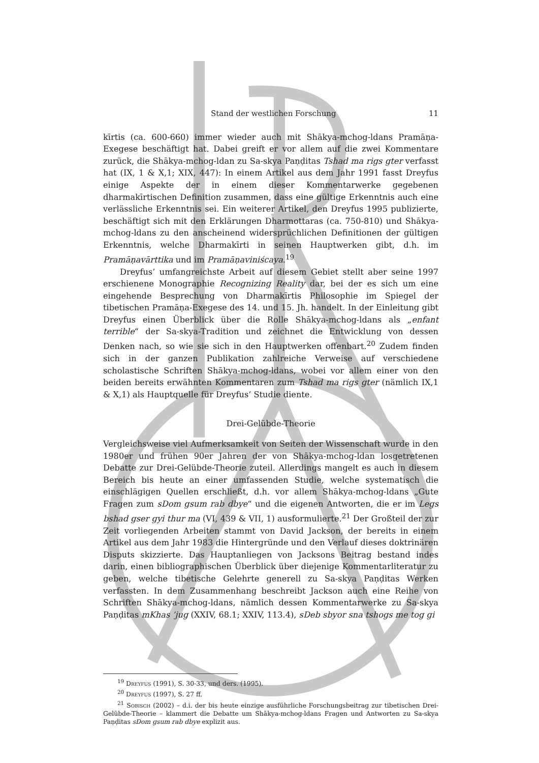Stand der westlichen Forschung 11
kīrtis (ca. 600-660) immer wieder auch mit Shākya-mchog-ldans Pramāṇa-Exegese beschäftigt hat. Dabei greift er vor allem auf die zwei Kommentare zurück, die Shākya-mchog-ldan zu Sa-skya Paṇḍitas Tshad ma rigs gter verfasst hat (IX, 1 & X,1; XIX, 447): In einem Artikel aus dem Jahr 1991 fasst Dreyfus einige Aspekte der in einem dieser Kommentarwerke gegebenen dharmakīrtischen Definition zusammen, dass eine gültige Erkenntnis auch eine verlässliche Erkenntnis sei. Ein weiterer Artikel, den Dreyfus 1995 publizierte, beschäftigt sich mit den Erklärungen Dharmottaras (ca. 750-810) und Shākya-mchog-ldans zu den anscheinend widersprüchlichen Definitionen der gültigen Erkenntnis, welche Dharmakīrti in seinen Hauptwerken gibt, d.h. im Pramāṇavārttika und im Pramāṇaviniścaya.<sup>19</sup>
Dreyfus’ umfangreichste Arbeit auf diesem Gebiet stellt aber seine 1997 erschienene Monographie Recognizing Reality dar, bei der es sich um eine eingehende Besprechung von Dharmakīrtis Philosophie im Spiegel der tibetischen Pramāṇa-Exegese des 14. und 15. Jh. handelt. In der Einleitung gibt Dreyfus einen Überblick über die Rolle Shākya-mchog-ldans als „enfant terrible“ der Sa-skya-Tradition und zeichnet die Entwicklung von dessen Denken nach, so wie sie sich in den Hauptwerken offenbart.<sup>20</sup> Zudem finden sich in der ganzen Publikation zahlreiche Verweise auf verschiedene scholastische Schriften Shākya-mchog-ldans, wobei vor allem einer von den beiden bereits erwähnten Kommentaren zum Tshad ma rigs gter (nämlich IX,1 & X,1) als Hauptquelle für Dreyfus’ Studie diente.
Drei-Gelübde-Theorie
Vergleichsweise viel Aufmerksamkeit von Seiten der Wissenschaft wurde in den 1980er und frühen 90er Jahren der von Shākya-mchog-ldan losgetretenen Debatte zur Drei-Gelübde-Theorie zuteil. Allerdings mangelt es auch in diesem Bereich bis heute an einer umfassenden Studie, welche systematisch die einschlägigen Quellen erschließt, d.h. vor allem Shākya-mchog-ldans „Gute Fragen zum sDom gsum rab dbye“ und die eigenen Antworten, die er im Legs bshad gser gyi thur ma (VI, 439 & VII, 1) ausformulierte.<sup>21</sup> Der Großteil der zur Zeit vorliegenden Arbeiten stammt von David Jackson, der bereits in einem Artikel aus dem Jahr 1983 die Hintergründe und den Verlauf dieses doktrinären Disputs skizzierte. Das Hauptanliegen von Jacksons Beitrag bestand indes darin, einen bibliographischen Überblick über diejenige Kommentarliteratur zu geben, welche tibetische Gelehrte generell zu Sa-skya Paṇḍitas Werken verfassten. In dem Zusammenhang beschreibt Jackson auch eine Reihe von Schriften Shākya-mchog-ldans, nämlich dessen Kommentarwerke zu Sa-skya Paṇḍitas mKhas ’jug (XXIV, 68.1; XXIV, 113.4), sDeb sbyor sna tshogs me tog gi
<sup>19</sup> Dreyfus (1991), S. 30-33, und ders. (1995).
<sup>20</sup> Dreyfus (1997), S. 27 ff.
<sup>21</sup> Sobisch (2002) – d.i. der bis heute einzige ausführliche Forschungsbeitrag zur tibetischen Drei-Gelübde-Theorie – klammert die Debatte um Shākya-mchog-ldans Fragen und Antworten zu Sa-skya Paṇḍitas sDom gsum rab dbye explizit aus.